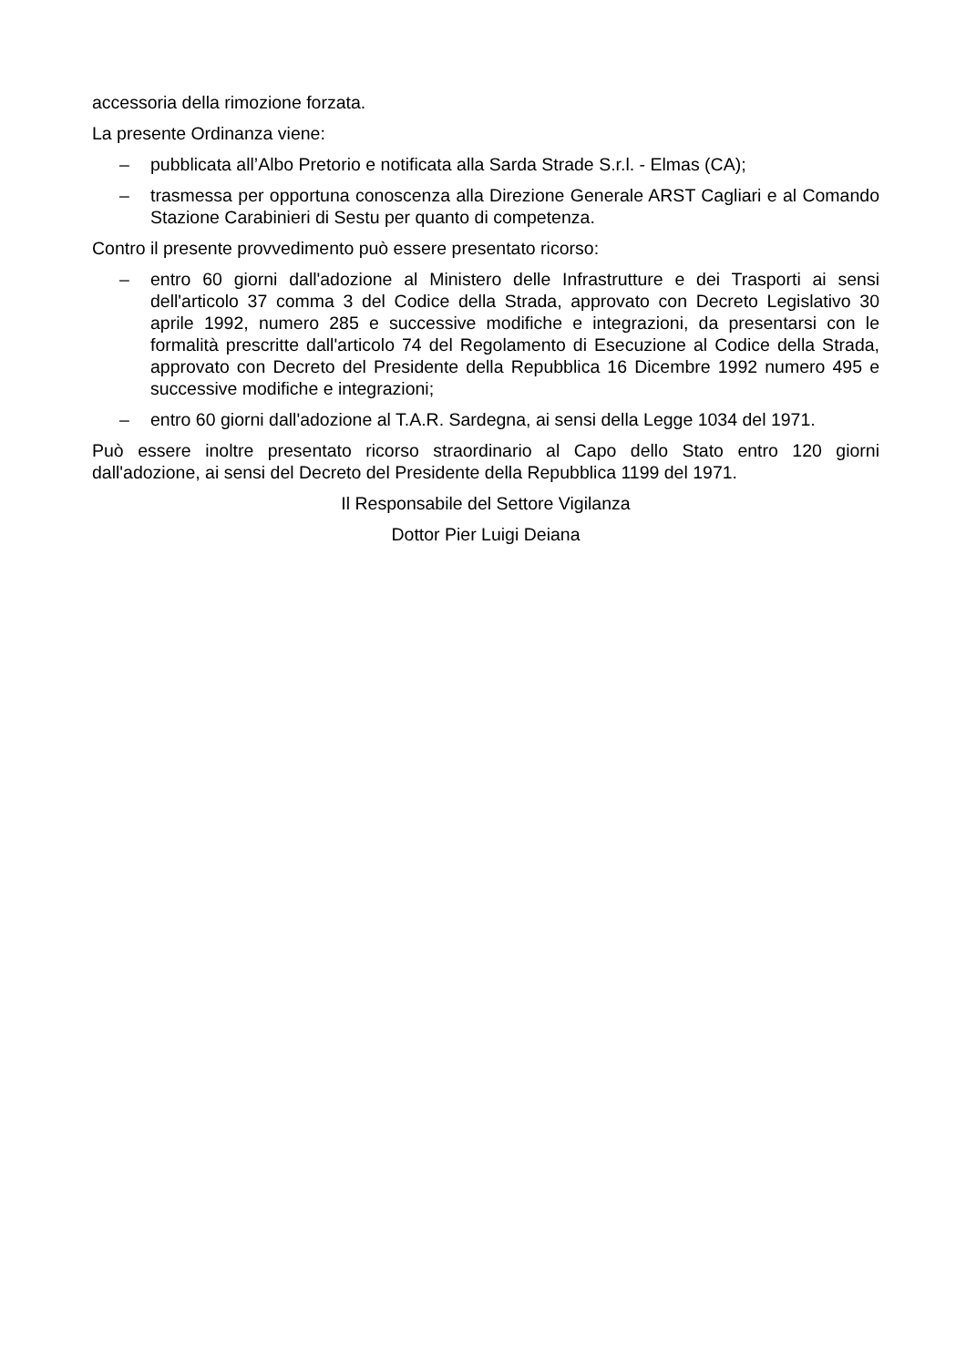accessoria della rimozione forzata.
La presente Ordinanza viene:
– pubblicata all’Albo Pretorio e notificata alla Sarda Strade S.r.l. - Elmas (CA);
– trasmessa per opportuna conoscenza alla Direzione Generale ARST Cagliari e al Comando Stazione Carabinieri di Sestu per quanto di competenza.
Contro il presente provvedimento può essere presentato ricorso:
– entro 60 giorni dall'adozione al Ministero delle Infrastrutture e dei Trasporti ai sensi dell'articolo 37 comma 3 del Codice della Strada, approvato con Decreto Legislativo 30 aprile 1992, numero 285 e successive modifiche e integrazioni, da presentarsi con le formalità prescritte dall'articolo 74 del Regolamento di Esecuzione al Codice della Strada, approvato con Decreto del Presidente della Repubblica 16 Dicembre 1992 numero 495 e successive modifiche e integrazioni;
– entro 60 giorni dall'adozione al T.A.R. Sardegna, ai sensi della Legge 1034 del 1971.
Può essere inoltre presentato ricorso straordinario al Capo dello Stato entro 120 giorni dall'adozione, ai sensi del Decreto del Presidente della Repubblica 1199 del 1971.
Il Responsabile del Settore Vigilanza
Dottor Pier Luigi Deiana